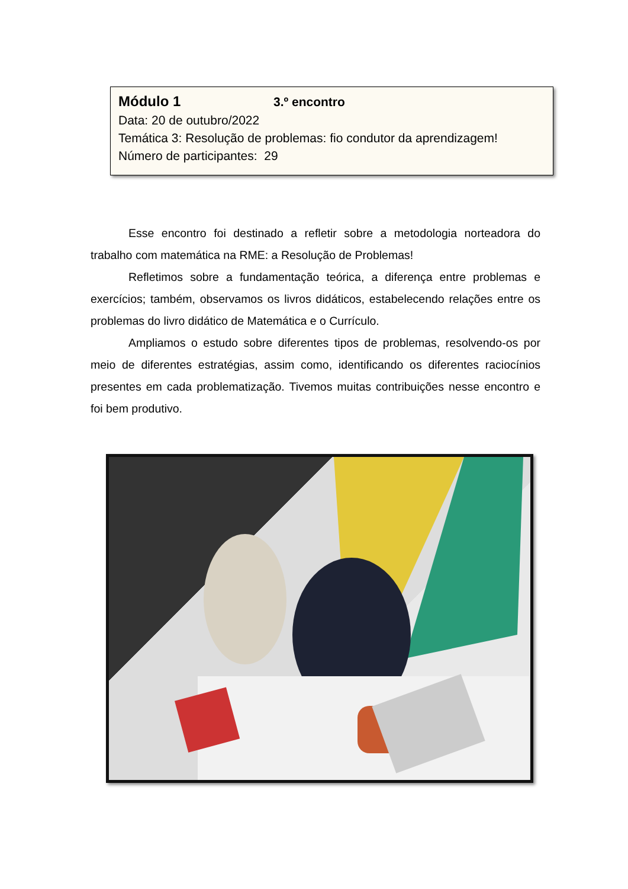Módulo 1 3.º encontro
Data: 20 de outubro/2022
Temática 3: Resolução de problemas: fio condutor da aprendizagem!
Número de participantes: 29
Esse encontro foi destinado a refletir sobre a metodologia norteadora do trabalho com matemática na RME: a Resolução de Problemas!
Refletimos sobre a fundamentação teórica, a diferença entre problemas e exercícios; também, observamos os livros didáticos, estabelecendo relações entre os problemas do livro didático de Matemática e o Currículo.
Ampliamos o estudo sobre diferentes tipos de problemas, resolvendo-os por meio de diferentes estratégias, assim como, identificando os diferentes raciocínios presentes em cada problematização. Tivemos muitas contribuições nesse encontro e foi bem produtivo.